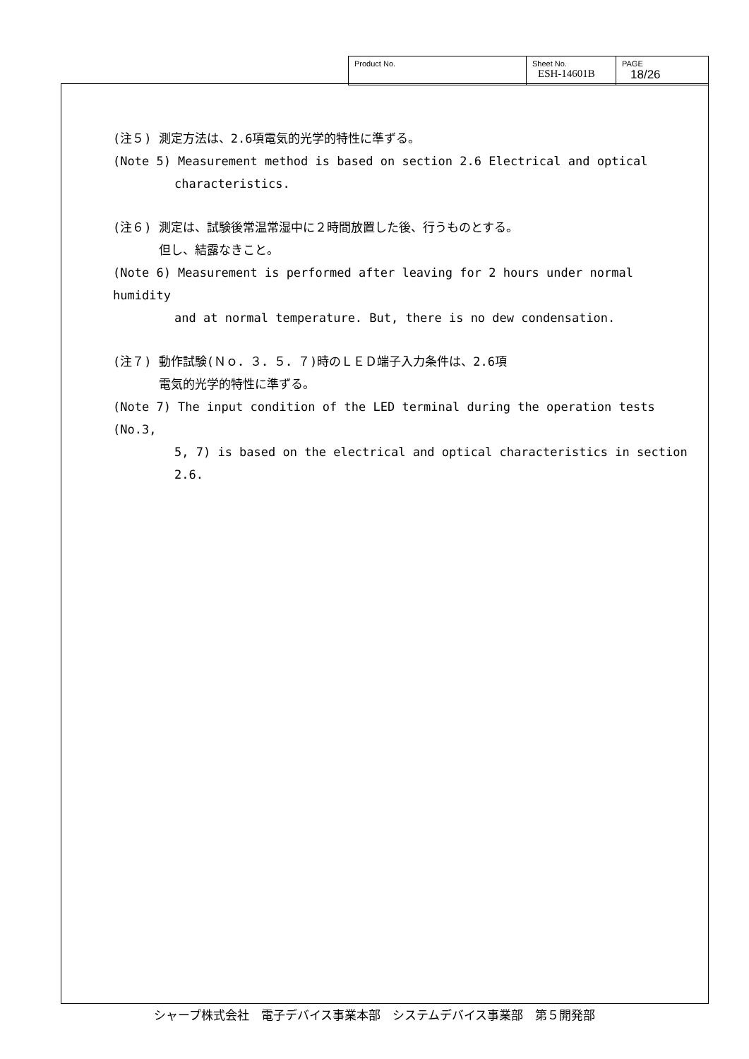| Product No. | Sheet No. ESH-14601B | PAGE 18/26 |
(注５) 測定方法は、2.6項電気的光学的特性に準ずる。
(Note 5) Measurement method is based on section 2.6 Electrical and optical
characteristics.
(注６) 測定は、試験後常温常湿中に２時間放置した後、行うものとする。
但し、結露なきこと。
(Note 6) Measurement is performed after leaving for 2 hours under normal humidity
and at normal temperature. But, there is no dew condensation.
(注７) 動作試験(Ｎｏ．３．５．７)時のＬＥＤ端子入力条件は、2.6項
電気的光学的特性に準ずる。
(Note 7) The input condition of the LED terminal during the operation tests (No.3,
5, 7) is based on the electrical and optical characteristics in section
2.6.
シャープ株式会社　電子デバイス事業本部　システムデバイス事業部　第５開発部